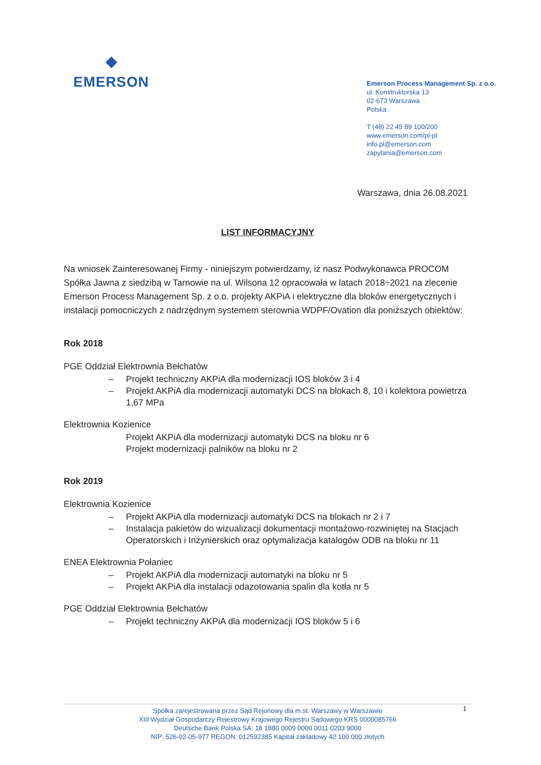◆
EMERSON
Emerson Process Management Sp. z o.o.
ul. Konstruktorska 13
02-673 Warszawa
Polska
T (48) 22 45 89 100/200
www.emerson.com/pl-pl
info.pl@emerson.com
zapytania@emerson.com
Warszawa, dnia 26.08.2021
LIST INFORMACYJNY
Na wniosek Zainteresowanej Firmy - niniejszym potwierdzamy, iż nasz Podwykonawca PROCOM Spółka Jawna z siedzibą w Tarnowie na ul. Wilsona 12 opracowała w latach 2018÷2021 na zlecenie Emerson Process Management Sp. z o.o. projekty AKPiA i elektryczne dla bloków energetycznych i instalacji pomocniczych z nadrzędnym systemem sterownia WDPF/Ovation dla poniższych obiektów:
Rok 2018
PGE Oddział Elektrownia Bełchatów
– Projekt techniczny AKPiA dla modernizacji IOS bloków 3 i 4
– Projekt AKPiA dla modernizacji automatyki DCS na blokach 8, 10 i kolektora powietrza 1,67 MPa
Elektrownia Kozienice
Projekt AKPiA dla modernizacji automatyki DCS na bloku nr 6
Projekt modernizacji palników na bloku nr 2
Rok 2019
Elektrownia Kozienice
– Projekt AKPiA dla modernizacji automatyki DCS na blokach nr 2 i 7
– Instalacja pakietów do wizualizacji dokumentacji montażowo-rozwiniętej na Stacjach Operatorskich i Inżynierskich oraz optymalizacja katalogów ODB na bloku nr 11
ENEA Elektrownia Połaniec
– Projekt AKPiA dla modernizacji automatyki na bloku nr 5
– Projekt AKPiA dla instalacji odazotowania spalin dla kotła nr 5
PGE Oddział Elektrownia Bełchatów
– Projekt techniczny AKPiA dla modernizacji IOS bloków 5 i 6
1 Spółka zarejestrowana przez Sąd Rejonowy dla m.st. Warszawy w Warszawie
XIII Wydział Gospodarczy Rejestrowy Krajowego Rejestru Sądowego KRS 0000085766
Deutsche Bank Polska SA: 18 1880 0009 0000 0011 0203 9000
NIP: 526-02-05-977 REGON: 012592385 Kapitał zakładowy 42 100 000 złotych